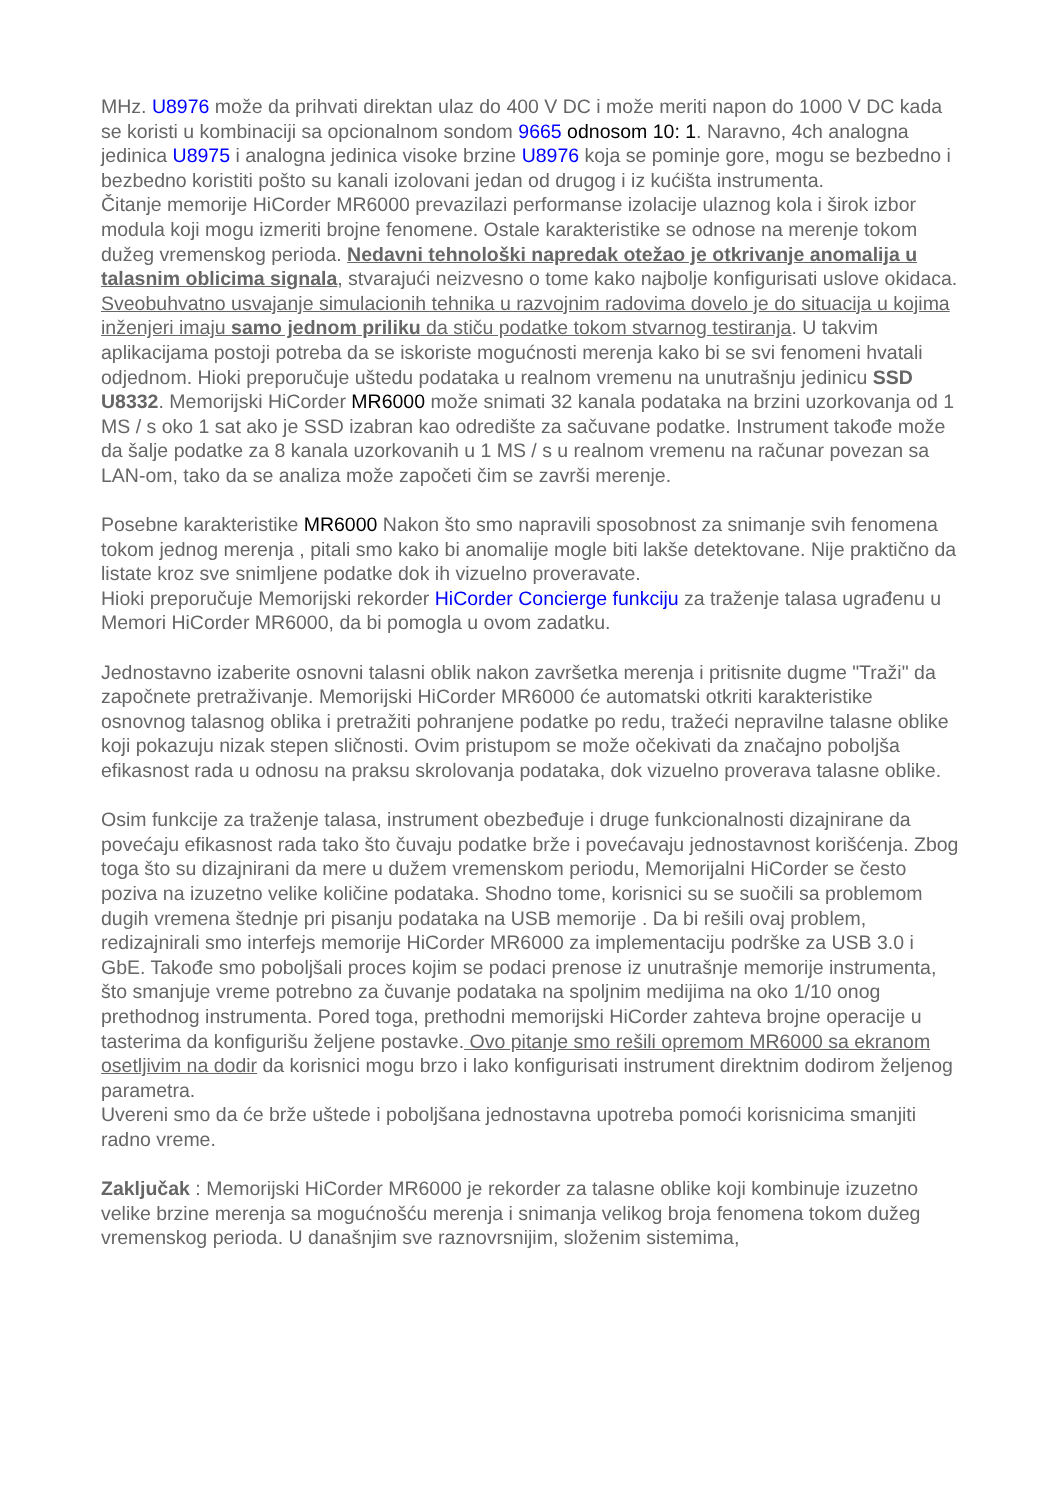MHz. U8976 može da prihvati direktan ulaz do 400 V DC i može meriti napon do 1000 V DC kada se koristi u kombinaciji sa opcionalnom sondom 9665 odnosom 10: 1. Naravno, 4ch analogna jedinica U8975 i analogna jedinica visoke brzine U8976 koja se pominje gore, mogu se bezbedno i bezbedno koristiti pošto su kanali izolovani jedan od drugog i iz kućišta instrumenta.
Čitanje memorije HiCorder MR6000 prevazilazi performanse izolacije ulaznog kola i širok izbor modula koji mogu izmeriti brojne fenomene. Ostale karakteristike se odnose na merenje tokom dužeg vremenskog perioda. Nedavni tehnološki napredak otežao je otkrivanje anomalija u talasnim oblicima signala, stvarajući neizvesno o tome kako najbolje konfigurisati uslove okidaca. Sveobuhvatno usvajanje simulacionih tehnika u razvojnim radovima dovelo je do situacija u kojima inženjeri imaju samo jednom priliku da stiču podatke tokom stvarnog testiranja. U takvim aplikacijama postoji potreba da se iskoriste mogućnosti merenja kako bi se svi fenomeni hvatali odjednom. Hioki preporučuje uštedu podataka u realnom vremenu na unutrašnju jedinicu SSD U8332. Memorijski HiCorder MR6000 može snimati 32 kanala podataka na brzini uzorkovanja od 1 MS / s oko 1 sat ako je SSD izabran kao odredište za sačuvane podatke. Instrument takođe može da šalje podatke za 8 kanala uzorkovanih u 1 MS / s u realnom vremenu na računar povezan sa LAN-om, tako da se analiza može započeti čim se završi merenje.
Posebne karakteristike MR6000 Nakon što smo napravili sposobnost za snimanje svih fenomena tokom jednog merenja , pitali smo kako bi anomalije mogle biti lakše detektovane. Nije praktično da listate kroz sve snimljene podatke dok ih vizuelno proveravate.
Hioki preporučuje Memorijski rekorder HiCorder Concierge funkciju za traženje talasa ugrađenu u Memori HiCorder MR6000, da bi pomogla u ovom zadatku.
Jednostavno izaberite osnovni talasni oblik nakon završetka merenja i pritisnite dugme "Traži" da započnete pretraživanje. Memorijski HiCorder MR6000 će automatski otkriti karakteristike osnovnog talasnog oblika i pretražiti pohranjene podatke po redu, tražeći nepravilne talasne oblike koji pokazuju nizak stepen sličnosti. Ovim pristupom se može očekivati da značajno poboljša efikasnost rada u odnosu na praksu skrolovanja podataka, dok vizuelno proverava talasne oblike.
Osim funkcije za traženje talasa, instrument obezbeđuje i druge funkcionalnosti dizajnirane da povećaju efikasnost rada tako što čuvaju podatke brže i povećavaju jednostavnost korišćenja. Zbog toga što su dizajnirani da mere u dužem vremenskom periodu, Memorijalni HiCorder se često poziva na izuzetno velike količine podataka. Shodno tome, korisnici su se suočili sa problemom dugih vremena štednje pri pisanju podataka na USB memorije . Da bi rešili ovaj problem, redizajnirali smo interfejs memorije HiCorder MR6000 za implementaciju podrške za USB 3.0 i GbE. Takođe smo poboljšali proces kojim se podaci prenose iz unutrašnje memorije instrumenta, što smanjuje vreme potrebno za čuvanje podataka na spoljnim medijima na oko 1/10 onog prethodnog instrumenta. Pored toga, prethodni memorijski HiCorder zahteva brojne operacije u tasterima da konfigurišu željene postavke. Ovo pitanje smo rešili opremom MR6000 sa ekranom osetljivim na dodir da korisnici mogu brzo i lako konfigurisati instrument direktnim dodirom željenog parametra.
Uvereni smo da će brže uštede i poboljšana jednostavna upotreba pomoći korisnicima smanjiti radno vreme.
Zaključak : Memorijski HiCorder MR6000 je rekorder za talasne oblike koji kombinuje izuzetno velike brzine merenja sa mogućnošću merenja i snimanja velikog broja fenomena tokom dužeg vremenskog perioda. U današnjim sve raznovrsnijim, složenim sistemima,